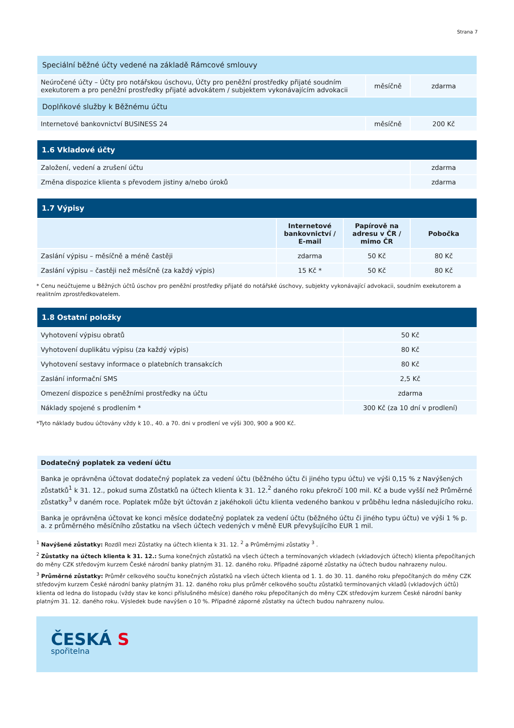Strana 7
| Speciální běžné účty vedené na základě Rámcové smlouvy | | |
| Neúročené účty – Účty pro notářskou úschovu, Účty pro peněžní prostředky přijaté soudním exekutorem a pro peněžní prostředky přijaté advokátem / subjektem vykonávajícím advokacii | měsíčně | zdarma |
| Doplňkové služby k Běžnému účtu | | |
| Internetové bankovnictví BUSINESS 24 | měsíčně | 200 Kč |
| 1.6 Vkladové účty | |
| Založení, vedení a zrušení účtu | zdarma |
| Změna dispozice klienta s převodem jistiny a/nebo úroků | zdarma |
| 1.7 Výpisy | | | |
| | Internetové bankovnictví / E-mail | Papírově na adresu v ČR / mimo ČR | Pobočka |
| Zaslání výpisu – měsíčně a méně častěji | zdarma | 50 Kč | 80 Kč |
| Zaslání výpisu – častěji než měsíčně (za každý výpis) | 15 Kč * | 50 Kč | 80 Kč |
* Cenu neúčtujeme u Běžných účtů úschov pro peněžní prostředky přijaté do notářské úschovy, subjekty vykonávající advokacii, soudním exekutorem a realitním zprostředkovatelem.
| 1.8 Ostatní položky | |
| Vyhotovení výpisu obratů | 50 Kč |
| Vyhotovení duplikátu výpisu (za každý výpis) | 80 Kč |
| Vyhotovení sestavy informace o platebních transakcích | 80 Kč |
| Zaslání informační SMS | 2,5 Kč |
| Omezení dispozice s peněžními prostředky na účtu | zdarma |
| Náklady spojené s prodlením * | 300 Kč (za 10 dní v prodlení) |
*Tyto náklady budou účtovány vždy k 10., 40. a 70. dni v prodlení ve výši 300, 900 a 900 Kč.
| Dodatečný poplatek za vedení účtu |
| --- |
| Banka je oprávněna účtovat dodatečný poplatek za vedení účtu (běžného účtu či jiného typu účtu) ve výši 0,15 % z Navýšených zůstatků<sup>1</sup> k 31. 12., pokud suma Zůstatků na účtech klienta k 31. 12.<sup>2</sup> daného roku překročí 100 mil. Kč a bude vyšší než Průměrné zůstatky<sup>3</sup> v daném roce. Poplatek může být účtován z jakéhokoli účtu klienta vedeného bankou v průběhu ledna následujícího roku. |
| Banka je oprávněna účtovat ke konci měsíce dodatečný poplatek za vedení účtu (běžného účtu či jiného typu účtu) ve výši 1 % p. a. z průměrného měsíčního zůstatku na všech účtech vedených v měně EUR převyšujícího EUR 1 mil. |
<sup>1</sup> Navýšené zůstatky: Rozdíl mezi Zůstatky na účtech klienta k 31. 12. <sup>2</sup> a Průměrnými zůstatky <sup>3</sup> .
<sup>2</sup> Zůstatky na účtech klienta k 31. 12.: Suma konečných zůstatků na všech účtech a termínovaných vkladech (vkladových účtech) klienta přepočítaných do měny CZK středovým kurzem České národní banky platným 31. 12. daného roku. Případné záporné zůstatky na účtech budou nahrazeny nulou.
<sup>3</sup> Průměrné zůstatky: Průměr celkového součtu konečných zůstatků na všech účtech klienta od 1. 1. do 30. 11. daného roku přepočítaných do měny CZK středovým kurzem České národní banky platným 31. 12. daného roku plus průměr celkového součtu zůstatků termínovaných vkladů (vkladových účtů) klienta od ledna do listopadu (vždy stav ke konci příslušného měsíce) daného roku přepočítaných do měny CZK středovým kurzem České národní banky platným 31. 12. daného roku. Výsledek bude navýšen o 10 %. Případné záporné zůstatky na účtech budou nahrazeny nulou.
ČESKÁ S
spořitelna